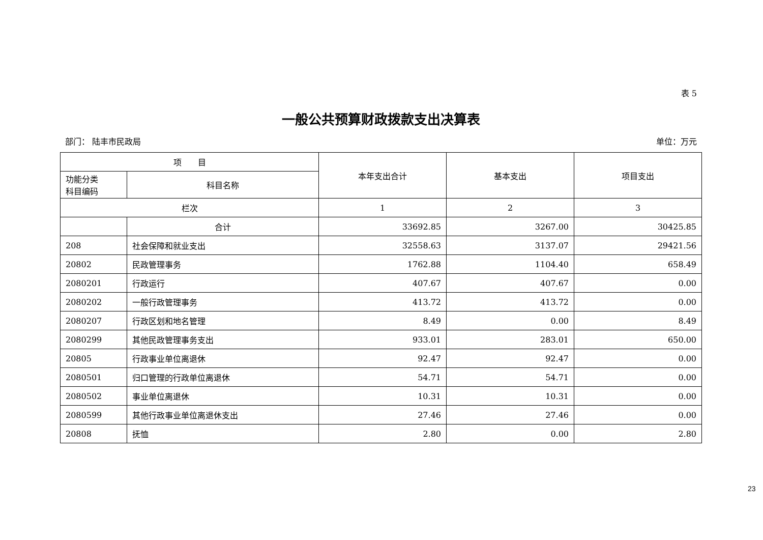表 5
一般公共预算财政拨款支出决算表
部门： 陆丰市民政局 单位：万元
| 项 目 | | 本年支出合计 | 基本支出 | 项目支出 |
| --- | --- | --- | --- | --- |
| 功能分类 科目编码 | 科目名称 | | | |
| 栏次 | | 1 | 2 | 3 |
| | 合计 | 33692.85 | 3267.00 | 30425.85 |
| 208 | 社会保障和就业支出 | 32558.63 | 3137.07 | 29421.56 |
| 20802 | 民政管理事务 | 1762.88 | 1104.40 | 658.49 |
| 2080201 | 行政运行 | 407.67 | 407.67 | 0.00 |
| 2080202 | 一般行政管理事务 | 413.72 | 413.72 | 0.00 |
| 2080207 | 行政区划和地名管理 | 8.49 | 0.00 | 8.49 |
| 2080299 | 其他民政管理事务支出 | 933.01 | 283.01 | 650.00 |
| 20805 | 行政事业单位离退休 | 92.47 | 92.47 | 0.00 |
| 2080501 | 归口管理的行政单位离退休 | 54.71 | 54.71 | 0.00 |
| 2080502 | 事业单位离退休 | 10.31 | 10.31 | 0.00 |
| 2080599 | 其他行政事业单位离退休支出 | 27.46 | 27.46 | 0.00 |
| 20808 | 抚恤 | 2.80 | 0.00 | 2.80 |
23